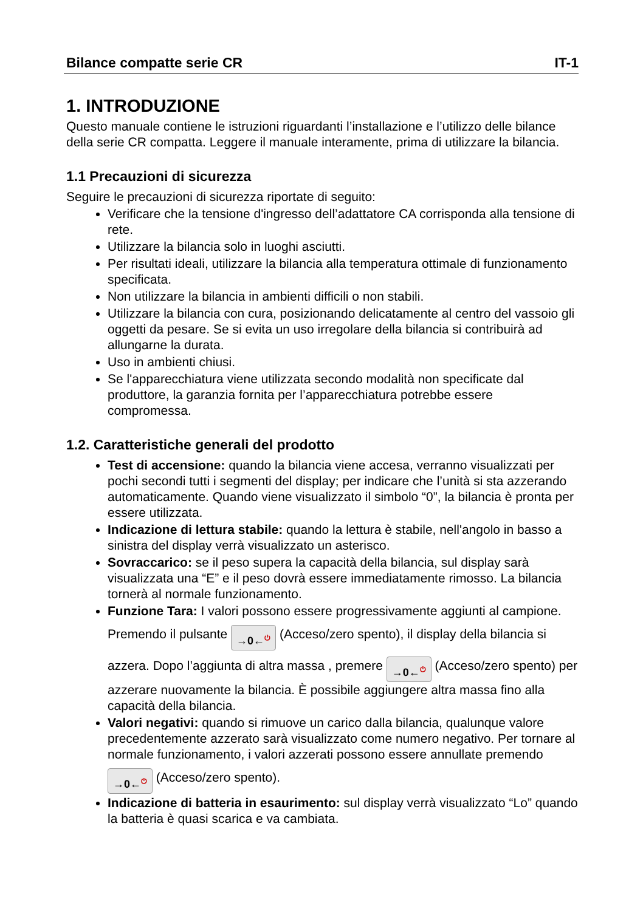Bilance compatte serie CR IT-1
1. INTRODUZIONE
Questo manuale contiene le istruzioni riguardanti l’installazione e l’utilizzo delle bilance della serie CR compatta. Leggere il manuale interamente, prima di utilizzare la bilancia.
1.1 Precauzioni di sicurezza
Seguire le precauzioni di sicurezza riportate di seguito:
Verificare che la tensione d'ingresso dell’adattatore CA corrisponda alla tensione di rete.
Utilizzare la bilancia solo in luoghi asciutti.
Per risultati ideali, utilizzare la bilancia alla temperatura ottimale di funzionamento specificata.
Non utilizzare la bilancia in ambienti difficili o non stabili.
Utilizzare la bilancia con cura, posizionando delicatamente al centro del vassoio gli oggetti da pesare. Se si evita un uso irregolare della bilancia si contribuirà ad allungarne la durata.
Uso in ambienti chiusi.
Se l'apparecchiatura viene utilizzata secondo modalità non specificate dal produttore, la garanzia fornita per l’apparecchiatura potrebbe essere compromessa.
1.2. Caratteristiche generali del prodotto
Test di accensione: quando la bilancia viene accesa, verranno visualizzati per pochi secondi tutti i segmenti del display; per indicare che l’unità si sta azzerando automaticamente. Quando viene visualizzato il simbolo “0”, la bilancia è pronta per essere utilizzata.
Indicazione di lettura stabile: quando la lettura è stabile, nell'angolo in basso a sinistra del display verrà visualizzato un asterisco.
Sovraccarico: se il peso supera la capacità della bilancia, sul display sarà visualizzata una “E” e il peso dovrà essere immediatamente rimosso. La bilancia tornerà al normale funzionamento.
Funzione Tara: I valori possono essere progressivamente aggiunti al campione. Premendo il pulsante →0←<sup>⏻</sup> (Acceso/zero spento), il display della bilancia si azzera. Dopo l’aggiunta di altra massa , premere →0←<sup>⏻</sup> (Acceso/zero spento) per azzerare nuovamente la bilancia. È possibile aggiungere altra massa fino alla capacità della bilancia.
Valori negativi: quando si rimuove un carico dalla bilancia, qualunque valore precedentemente azzerato sarà visualizzato come numero negativo. Per tornare al normale funzionamento, i valori azzerati possono essere annullate premendo →0←<sup>⏻</sup> (Acceso/zero spento).
Indicazione di batteria in esaurimento: sul display verrà visualizzato “Lo” quando la batteria è quasi scarica e va cambiata.